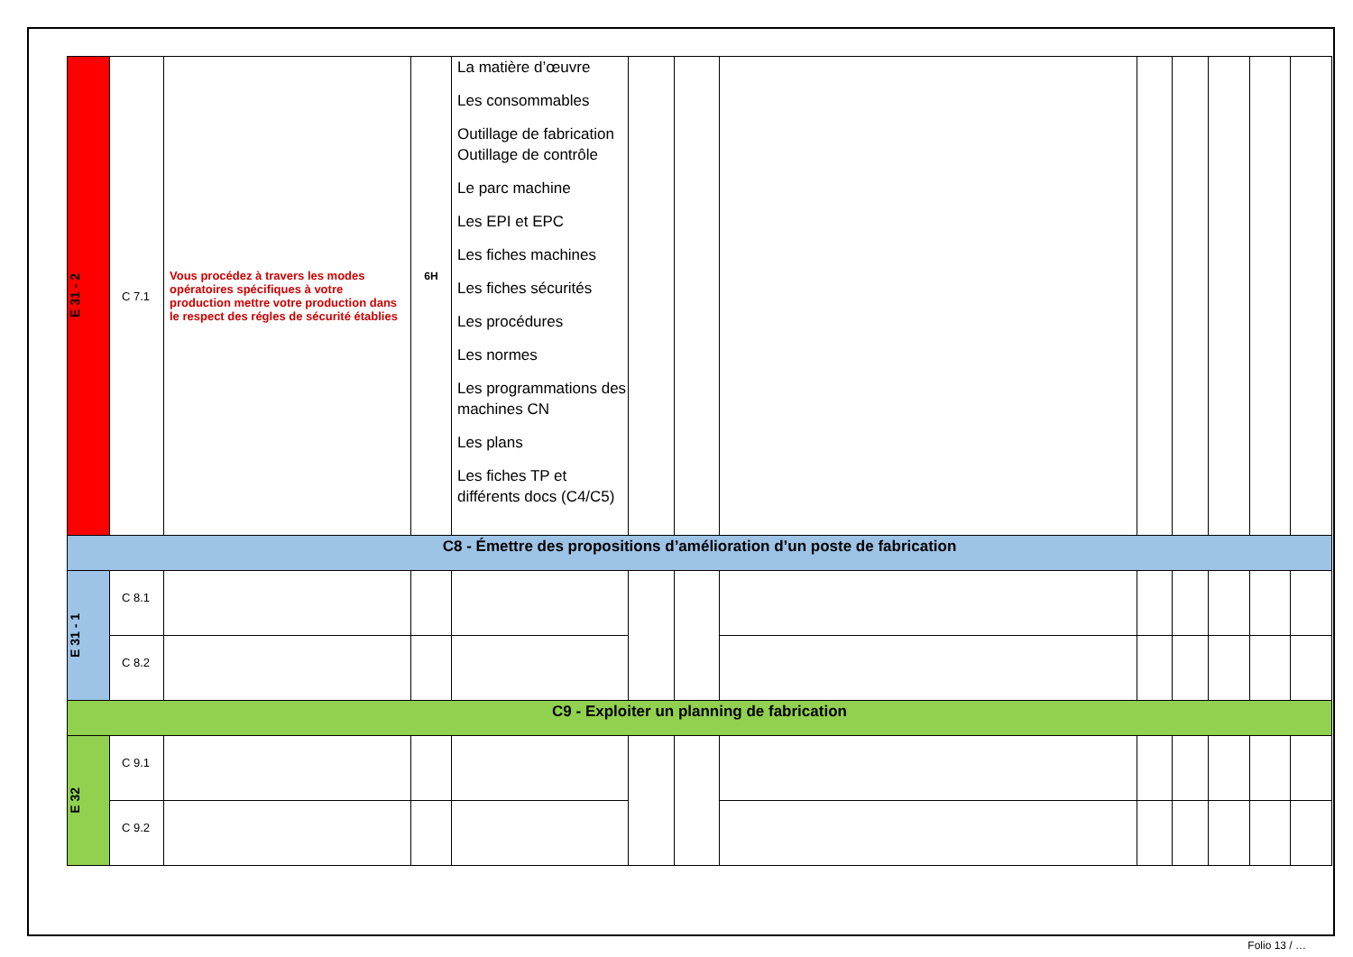| E 31 - 2 | C 7.1 | Vous procédez à travers les modes opératoires spécifiques à votre production mettre votre production dans le respect des régles de sécurité établies | 6H | La matière d’œuvre Les consommables Outillage de fabrication Outillage de contrôle Le parc machine Les EPI et EPC Les fiches machines Les fiches sécurités Les procédures Les normes Les programmations des machines CN Les plans Les fiches TP et différents docs (C4/C5) | | | | | | | | |
| C8 - Émettre des propositions d’amélioration d’un poste de fabrication | | | | | | | | | | | | |
| E 31 - 1 | C 8.1 | | | | | | | | | | | |
| | C 8.2 | | | | | | | | | | | |
| C9 - Exploiter un planning de fabrication | | | | | | | | | | | | |
| E 32 | C 9.1 | | | | | | | | | | | |
| | C 9.2 | | | | | | | | | | | |
Folio 13 / …